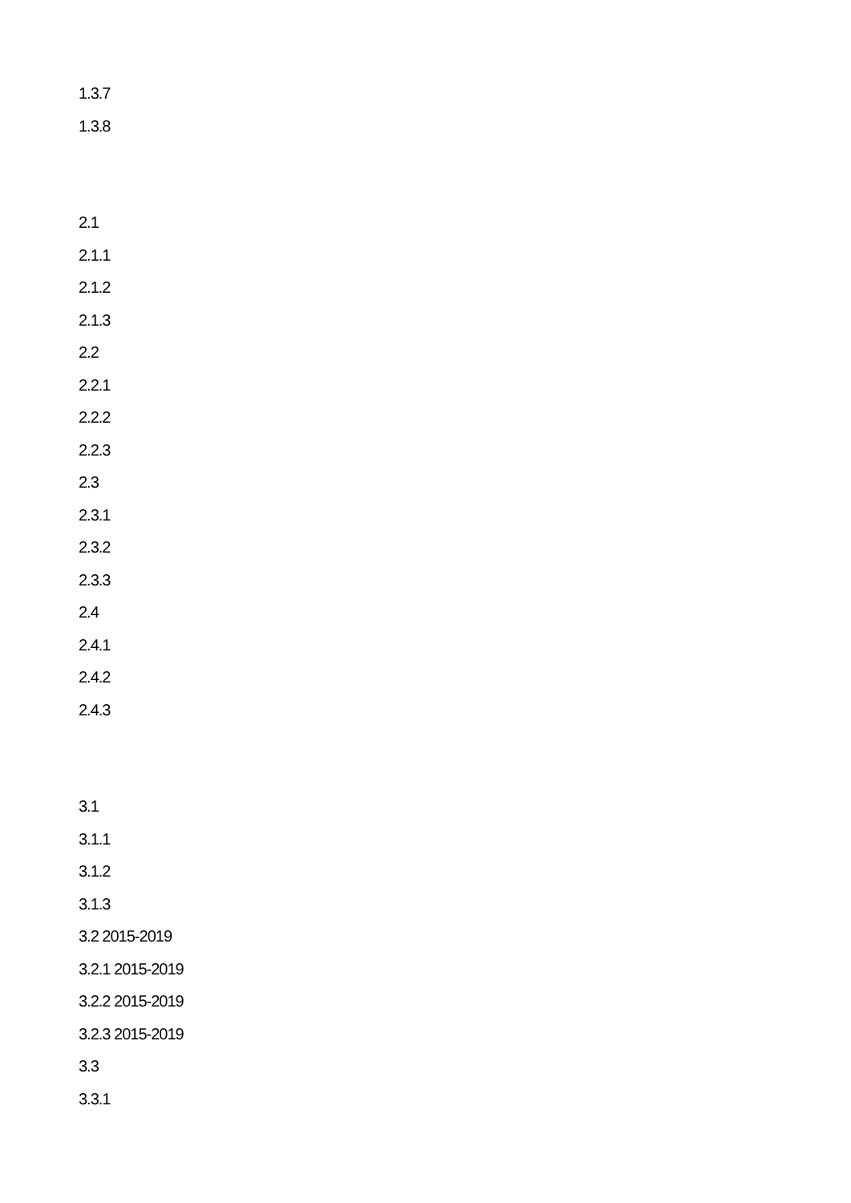1.3.7
1.3.8
2.1
2.1.1
2.1.2
2.1.3
2.2
2.2.1
2.2.2
2.2.3
2.3
2.3.1
2.3.2
2.3.3
2.4
2.4.1
2.4.2
2.4.3
3.1
3.1.1
3.1.2
3.1.3
3.2 2015-2019
3.2.1 2015-2019
3.2.2 2015-2019
3.2.3 2015-2019
3.3
3.3.1